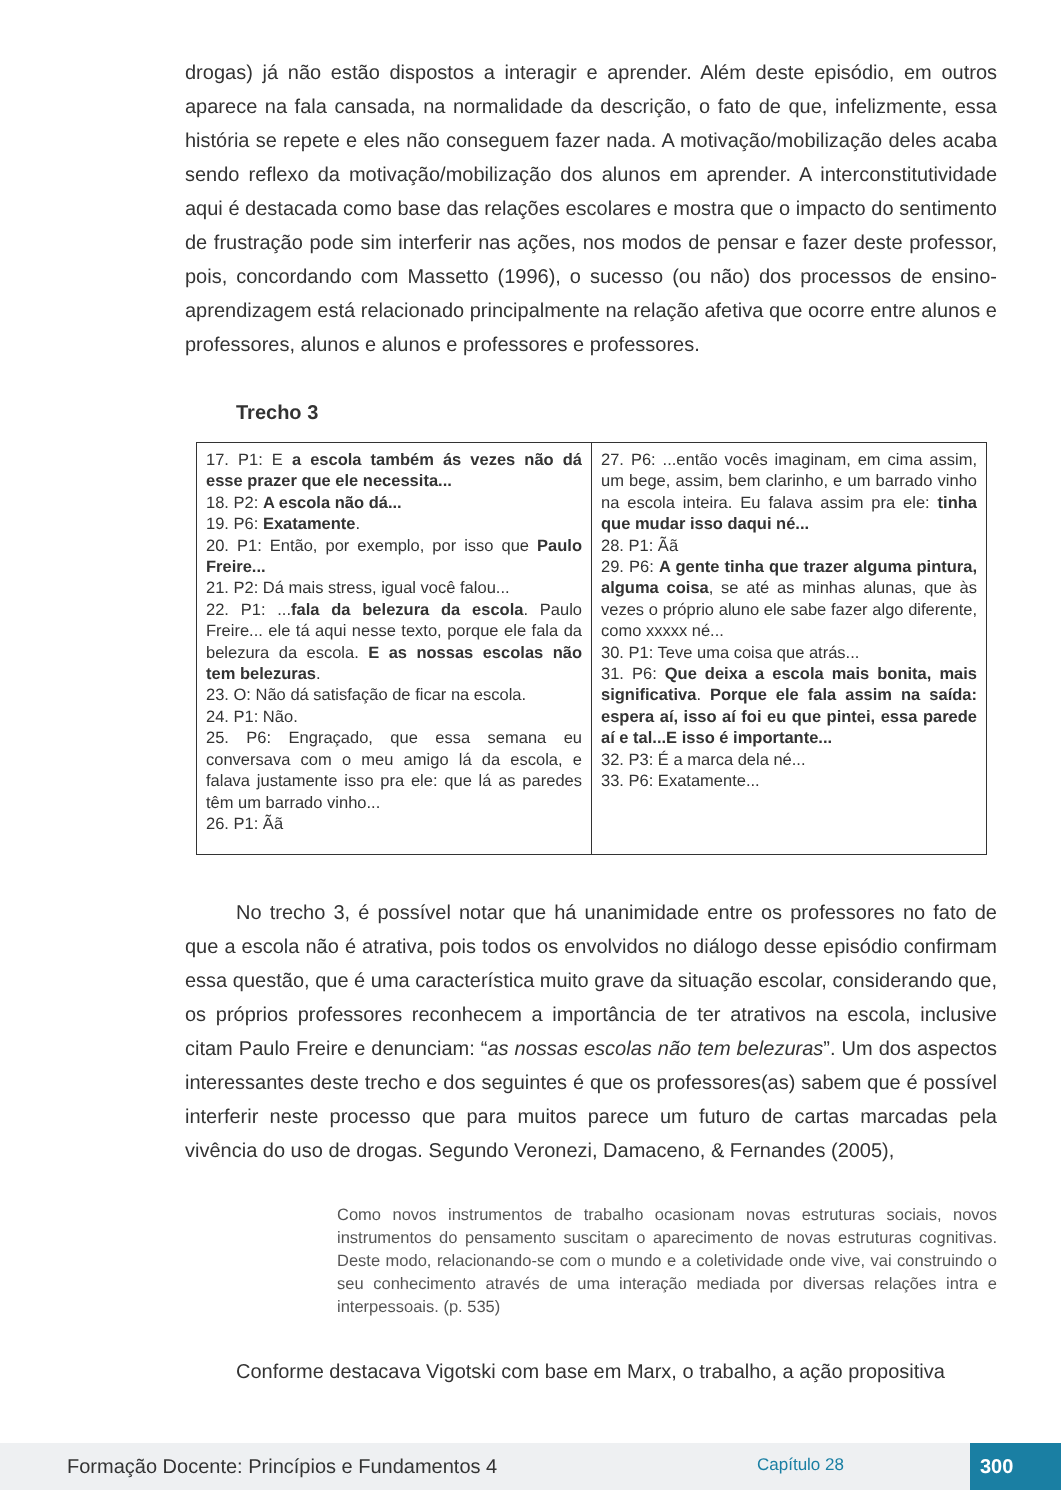drogas) já não estão dispostos a interagir e aprender. Além deste episódio, em outros aparece na fala cansada, na normalidade da descrição, o fato de que, infelizmente, essa história se repete e eles não conseguem fazer nada. A motivação/mobilização deles acaba sendo reflexo da motivação/mobilização dos alunos em aprender. A interconstitutividade aqui é destacada como base das relações escolares e mostra que o impacto do sentimento de frustração pode sim interferir nas ações, nos modos de pensar e fazer deste professor, pois, concordando com Massetto (1996), o sucesso (ou não) dos processos de ensino-aprendizagem está relacionado principalmente na relação afetiva que ocorre entre alunos e professores, alunos e alunos e professores e professores.
Trecho 3
| 17. P1: E a escola também ás vezes não dá esse prazer que ele necessita... 18. P2: A escola não dá... 19. P6: Exatamente . 20. P1: Então, por exemplo, por isso que Paulo Freire... 21. P2: Dá mais stress, igual você falou... 22. P1: ... fala da belezura da escola . Paulo Freire... ele tá aqui nesse texto, porque ele fala da belezura da escola. E as nossas escolas não tem belezuras . 23. O: Não dá satisfação de ficar na escola. 24. P1: Não. 25. P6: Engraçado, que essa semana eu conversava com o meu amigo lá da escola, e falava justamente isso pra ele: que lá as paredes têm um barrado vinho... 26. P1: Ãã | 27. P6: ...então vocês imaginam, em cima assim, um bege, assim, bem clarinho, e um barrado vinho na escola inteira. Eu falava assim pra ele: tinha que mudar isso daqui né... 28. P1: Ãã 29. P6: A gente tinha que trazer alguma pintura, alguma coisa , se até as minhas alunas, que às vezes o próprio aluno ele sabe fazer algo diferente, como xxxxx né... 30. P1: Teve uma coisa que atrás... 31. P6: Que deixa a escola mais bonita, mais significativa . Porque ele fala assim na saída: espera aí, isso aí foi eu que pintei, essa parede aí e tal...E isso é importante... 32. P3: É a marca dela né... 33. P6: Exatamente... |
No trecho 3, é possível notar que há unanimidade entre os professores no fato de que a escola não é atrativa, pois todos os envolvidos no diálogo desse episódio confirmam essa questão, que é uma característica muito grave da situação escolar, considerando que, os próprios professores reconhecem a importância de ter atrativos na escola, inclusive citam Paulo Freire e denunciam: “as nossas escolas não tem belezuras”. Um dos aspectos interessantes deste trecho e dos seguintes é que os professores(as) sabem que é possível interferir neste processo que para muitos parece um futuro de cartas marcadas pela vivência do uso de drogas. Segundo Veronezi, Damaceno, & Fernandes (2005),
Como novos instrumentos de trabalho ocasionam novas estruturas sociais, novos instrumentos do pensamento suscitam o aparecimento de novas estruturas cognitivas. Deste modo, relacionando-se com o mundo e a coletividade onde vive, vai construindo o seu conhecimento através de uma interação mediada por diversas relações intra e interpessoais. (p. 535)
Conforme destacava Vigotski com base em Marx, o trabalho, a ação propositiva
Formação Docente: Princípios e Fundamentos 4 Capítulo 28 300